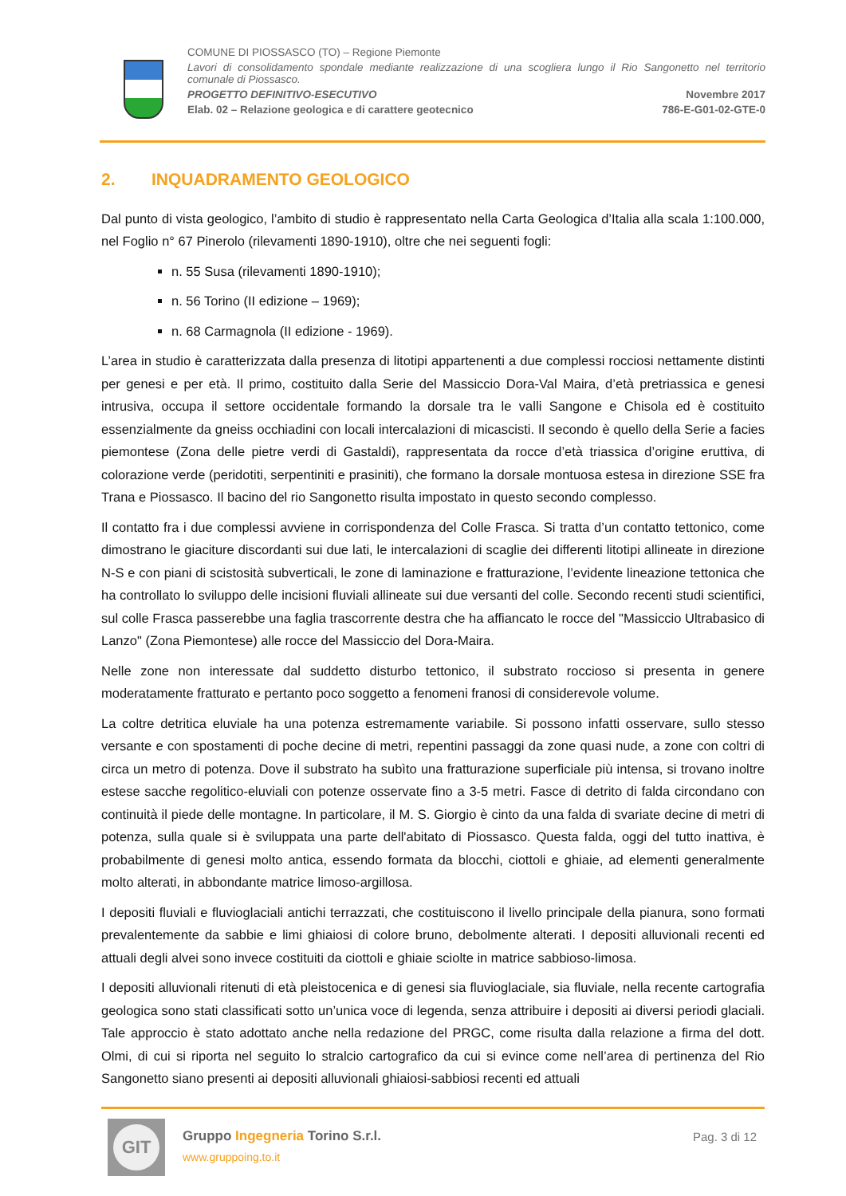COMUNE DI PIOSSASCO (TO) – Regione Piemonte
Lavori di consolidamento spondale mediante realizzazione di una scogliera lungo il Rio Sangonetto nel territorio comunale di Piossasco.
PROGETTO DEFINITIVO-ESECUTIVO Novembre 2017
Elab. 02 – Relazione geologica e di carattere geotecnico 786-E-G01-02-GTE-0
2. INQUADRAMENTO GEOLOGICO
Dal punto di vista geologico, l’ambito di studio è rappresentato nella Carta Geologica d’Italia alla scala 1:100.000, nel Foglio n° 67 Pinerolo (rilevamenti 1890-1910), oltre che nei seguenti fogli:
n. 55 Susa (rilevamenti 1890-1910);
n. 56 Torino (II edizione – 1969);
n. 68 Carmagnola (II edizione - 1969).
L’area in studio è caratterizzata dalla presenza di litotipi appartenenti a due complessi rocciosi nettamente distinti per genesi e per età. Il primo, costituito dalla Serie del Massiccio Dora-Val Maira, d’età pretriassica e genesi intrusiva, occupa il settore occidentale formando la dorsale tra le valli Sangone e Chisola ed è costituito essenzialmente da gneiss occhiadini con locali intercalazioni di micascisti. Il secondo è quello della Serie a facies piemontese (Zona delle pietre verdi di Gastaldi), rappresentata da rocce d’età triassica d’origine eruttiva, di colorazione verde (peridotiti, serpentiniti e prasiniti), che formano la dorsale montuosa estesa in direzione SSE fra Trana e Piossasco. Il bacino del rio Sangonetto risulta impostato in questo secondo complesso.
Il contatto fra i due complessi avviene in corrispondenza del Colle Frasca. Si tratta d’un contatto tettonico, come dimostrano le giaciture discordanti sui due lati, le intercalazioni di scaglie dei differenti litotipi allineate in direzione N-S e con piani di scistosità subverticali, le zone di laminazione e fratturazione, l’evidente lineazione tettonica che ha controllato lo sviluppo delle incisioni fluviali allineate sui due versanti del colle. Secondo recenti studi scientifici, sul colle Frasca passerebbe una faglia trascorrente destra che ha affiancato le rocce del "Massiccio Ultrabasico di Lanzo" (Zona Piemontese) alle rocce del Massiccio del Dora-Maira.
Nelle zone non interessate dal suddetto disturbo tettonico, il substrato roccioso si presenta in genere moderatamente fratturato e pertanto poco soggetto a fenomeni franosi di considerevole volume.
La coltre detritica eluviale ha una potenza estremamente variabile. Si possono infatti osservare, sullo stesso versante e con spostamenti di poche decine di metri, repentini passaggi da zone quasi nude, a zone con coltri di circa un metro di potenza. Dove il substrato ha subìto una fratturazione superficiale più intensa, si trovano inoltre estese sacche regolitico-eluviali con potenze osservate fino a 3-5 metri. Fasce di detrito di falda circondano con continuità il piede delle montagne. In particolare, il M. S. Giorgio è cinto da una falda di svariate decine di metri di potenza, sulla quale si è sviluppata una parte dell'abitato di Piossasco. Questa falda, oggi del tutto inattiva, è probabilmente di genesi molto antica, essendo formata da blocchi, ciottoli e ghiaie, ad elementi generalmente molto alterati, in abbondante matrice limoso-argillosa.
I depositi fluviali e fluvioglaciali antichi terrazzati, che costituiscono il livello principale della pianura, sono formati prevalentemente da sabbie e limi ghiaiosi di colore bruno, debolmente alterati. I depositi alluvionali recenti ed attuali degli alvei sono invece costituiti da ciottoli e ghiaie sciolte in matrice sabbioso-limosa.
I depositi alluvionali ritenuti di età pleistocenica e di genesi sia fluvioglaciale, sia fluviale, nella recente cartografia geologica sono stati classificati sotto un’unica voce di legenda, senza attribuire i depositi ai diversi periodi glaciali. Tale approccio è stato adottato anche nella redazione del PRGC, come risulta dalla relazione a firma del dott. Olmi, di cui si riporta nel seguito lo stralcio cartografico da cui si evince come nell’area di pertinenza del Rio Sangonetto siano presenti ai depositi alluvionali ghiaiosi-sabbiosi recenti ed attuali
GIT
Gruppo Ingegneria Torino S.r.l.
www.gruppoing.to.it
Pag. 3 di 12